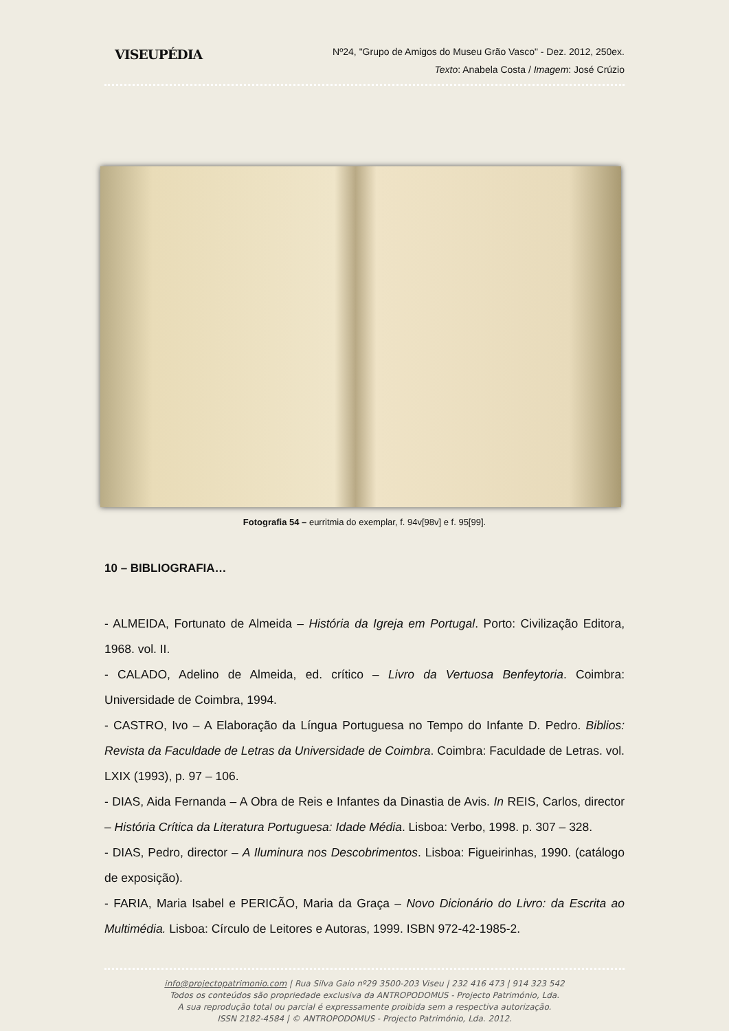VISEUPÉDIA
Nº24, "Grupo de Amigos do Museu Grão Vasco" - Dez. 2012, 250ex.
Texto: Anabela Costa / Imagem: José Crúzio
Fotografia 54 – eurritmia do exemplar, f. 94v[98v] e f. 95[99].
10 – BIBLIOGRAFIA…
- ALMEIDA, Fortunato de Almeida – História da Igreja em Portugal. Porto: Civilização Editora, 1968. vol. II.
- CALADO, Adelino de Almeida, ed. crítico – Livro da Vertuosa Benfeytoria. Coimbra: Universidade de Coimbra, 1994.
- CASTRO, Ivo – A Elaboração da Língua Portuguesa no Tempo do Infante D. Pedro. Biblios: Revista da Faculdade de Letras da Universidade de Coimbra. Coimbra: Faculdade de Letras. vol. LXIX (1993), p. 97 – 106.
- DIAS, Aida Fernanda – A Obra de Reis e Infantes da Dinastia de Avis. In REIS, Carlos, director – História Crítica da Literatura Portuguesa: Idade Média. Lisboa: Verbo, 1998. p. 307 – 328.
- DIAS, Pedro, director – A Iluminura nos Descobrimentos. Lisboa: Figueirinhas, 1990. (catálogo de exposição).
- FARIA, Maria Isabel e PERICÃO, Maria da Graça – Novo Dicionário do Livro: da Escrita ao Multimédia. Lisboa: Círculo de Leitores e Autoras, 1999. ISBN 972-42-1985-2.
info@projectopatrimonio.com | Rua Silva Gaio nº29 3500-203 Viseu | 232 416 473 | 914 323 542
Todos os conteúdos são propriedade exclusiva da ANTROPODOMUS - Projecto Património, Lda.
A sua reprodução total ou parcial é expressamente proibida sem a respectiva autorização.
ISSN 2182-4584 | © ANTROPODOMUS - Projecto Património, Lda. 2012.